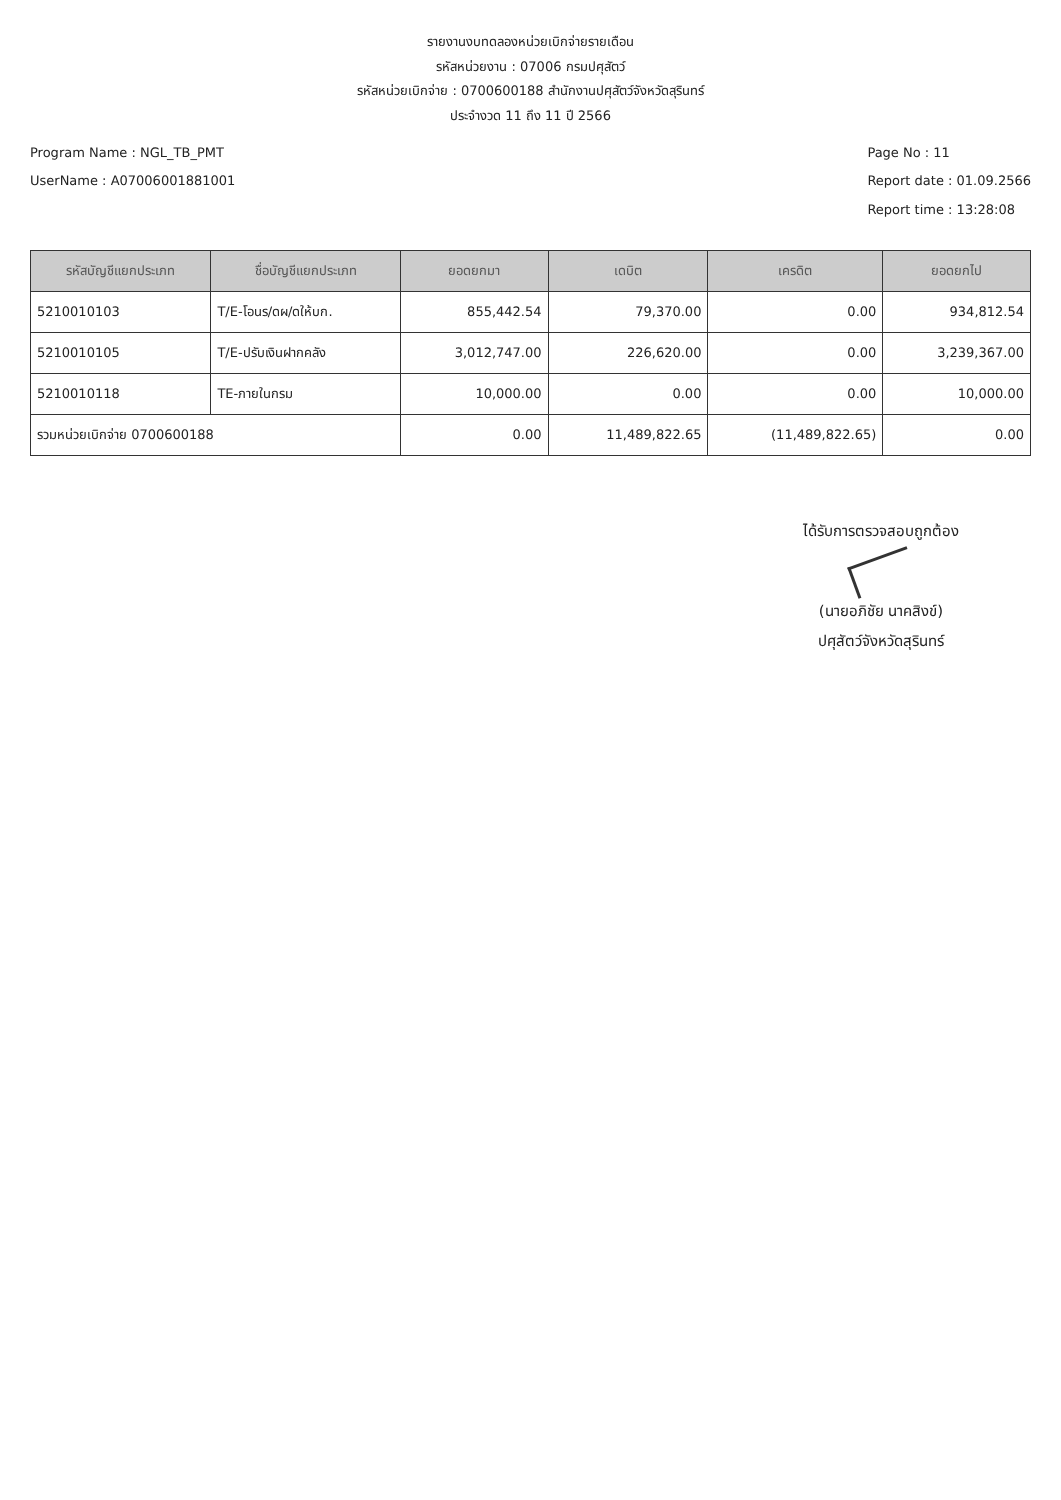รายงานงบทดลองหน่วยเบิกจ่ายรายเดือน
รหัสหน่วยงาน : 07006 กรมปศุสัตว์
รหัสหน่วยเบิกจ่าย : 0700600188 สำนักงานปศุสัตว์จังหวัดสุรินทร์
ประจำงวด 11 ถึง 11 ปี 2566
Program Name : NGL_TB_PMT
UserName : A07006001881001
Page No : 11
Report date : 01.09.2566
Report time : 13:28:08
| รหัสบัญชีแยกประเภท | ชื่อบัญชีแยกประเภท | ยอดยกมา | เดบิต | เครดิต | ยอดยกไป |
| --- | --- | --- | --- | --- | --- |
| 5210010103 | T/E-โอนร/ดผ/ดให้บก. | 855,442.54 | 79,370.00 | 0.00 | 934,812.54 |
| 5210010105 | T/E-ปรับเงินฝากคลัง | 3,012,747.00 | 226,620.00 | 0.00 | 3,239,367.00 |
| 5210010118 | TE-ภายในกรม | 10,000.00 | 0.00 | 0.00 | 10,000.00 |
| รวมหน่วยเบิกจ่าย 0700600188 | | 0.00 | 11,489,822.65 | (11,489,822.65) | 0.00 |
ได้รับการตรวจสอบถูกต้อง
(นายอภิชัย นาคสิงข์)
ปศุสัตว์จังหวัดสุรินทร์